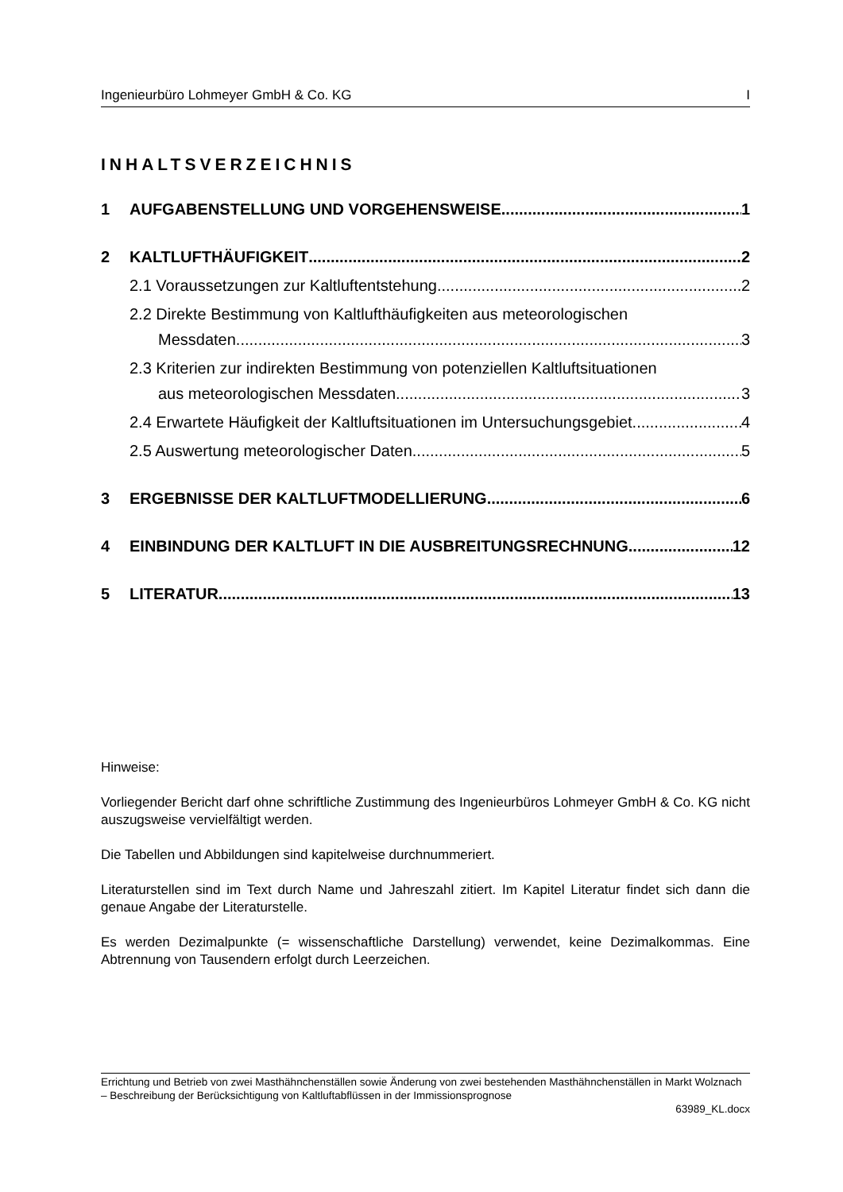Ingenieurbüro Lohmeyer GmbH & Co. KG I
INHALTSVERZEICHNIS
1 AUFGABENSTELLUNG UND VORGEHENSWEISE 1
2 KALTLUFTHÄUFIGKEIT 2
2.1 Voraussetzungen zur Kaltluftentstehung 2
2.2 Direkte Bestimmung von Kaltlufthäufigkeiten aus meteorologischen
Messdaten 3
2.3 Kriterien zur indirekten Bestimmung von potenziellen Kaltluftsituationen
aus meteorologischen Messdaten 3
2.4 Erwartete Häufigkeit der Kaltluftsituationen im Untersuchungsgebiet 4
2.5 Auswertung meteorologischer Daten 5
3 ERGEBNISSE DER KALTLUFTMODELLIERUNG 6
4 EINBINDUNG DER KALTLUFT IN DIE AUSBREITUNGSRECHNUNG 12
5 LITERATUR 13
Hinweise:
Vorliegender Bericht darf ohne schriftliche Zustimmung des Ingenieurbüros Lohmeyer GmbH & Co. KG nicht auszugsweise vervielfältigt werden.
Die Tabellen und Abbildungen sind kapitelweise durchnummeriert.
Literaturstellen sind im Text durch Name und Jahreszahl zitiert. Im Kapitel Literatur findet sich dann die genaue Angabe der Literaturstelle.
Es werden Dezimalpunkte (= wissenschaftliche Darstellung) verwendet, keine Dezimalkommas. Eine Abtrennung von Tausendern erfolgt durch Leerzeichen.
Errichtung und Betrieb von zwei Masthähnchenställen sowie Änderung von zwei bestehenden Masthähnchenställen in Markt Wolznach – Beschreibung der Berücksichtigung von Kaltluftabflüssen in der Immissionsprognose
63989_KL.docx